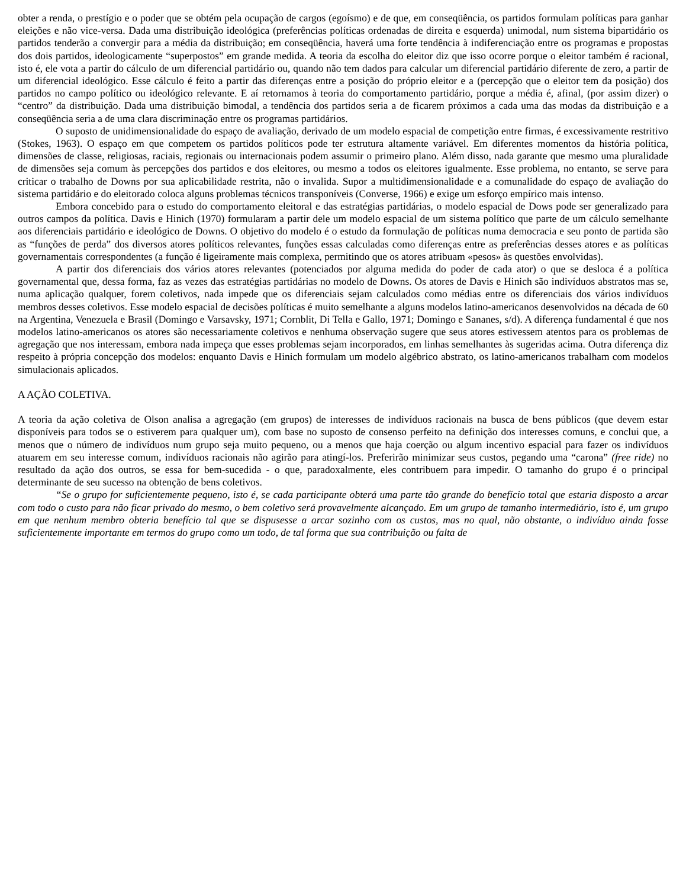obter a renda, o prestígio e o poder que se obtém pela ocupação de cargos (egoísmo) e de que, em conseqüência, os partidos formulam políticas para ganhar eleições e não vice-versa. Dada uma distribuição ideológica (preferências políticas ordenadas de direita e esquerda) unimodal, num sistema bipartidário os partidos tenderão a convergir para a média da distribuição; em conseqüência, haverá uma forte tendência à indiferenciação entre os programas e propostas dos dois partidos, ideologicamente “superpostos” em grande medida. A teoria da escolha do eleitor diz que isso ocorre porque o eleitor também é racional, isto é, ele vota a partir do cálculo de um diferencial partidário ou, quando não tem dados para calcular um diferencial partidário diferente de zero, a partir de um diferencial ideológico. Esse cálculo é feito a partir das diferenças entre a posição do próprio eleitor e a (percepção que o eleitor tem da posição) dos partidos no campo político ou ideológico relevante. E aí retornamos à teoria do comportamento partidário, porque a média é, afinal, (por assim dizer) o “centro” da distribuição. Dada uma distribuição bimodal, a tendência dos partidos seria a de ficarem próximos a cada uma das modas da distribuição e a conseqüência seria a de uma clara discriminação entre os programas partidários.
O suposto de unidimensionalidade do espaço de avaliação, derivado de um modelo espacial de competição entre firmas, é excessivamente restritivo (Stokes, 1963). O espaço em que competem os partidos políticos pode ter estrutura altamente variável. Em diferentes momentos da história política, dimensões de classe, religiosas, raciais, regionais ou internacionais podem assumir o primeiro plano. Além disso, nada garante que mesmo uma pluralidade de dimensões seja comum às percepções dos partidos e dos eleitores, ou mesmo a todos os eleitores igualmente. Esse problema, no entanto, se serve para criticar o trabalho de Downs por sua aplicabilidade restrita, não o invalida. Supor a multidimensionalidade e a comunalidade do espaço de avaliação do sistema partidário e do eleitorado coloca alguns problemas técnicos transponíveis (Converse, 1966) e exige um esforço empírico mais intenso.
Embora concebido para o estudo do comportamento eleitoral e das estratégias partidárias, o modelo espacial de Dows pode ser generalizado para outros campos da política. Davis e Hinich (1970) formularam a partir dele um modelo espacial de um sistema político que parte de um cálculo semelhante aos diferenciais partidário e ideológico de Downs. O objetivo do modelo é o estudo da formulação de políticas numa democracia e seu ponto de partida são as “funções de perda” dos diversos atores políticos relevantes, funções essas calculadas como diferenças entre as preferências desses atores e as políticas governamentais correspondentes (a função é ligeiramente mais complexa, permitindo que os atores atribuam «pesos» às questões envolvidas).
A partir dos diferenciais dos vários atores relevantes (potenciados por alguma medida do poder de cada ator) o que se desloca é a política governamental que, dessa forma, faz as vezes das estratégias partidárias no modelo de Downs. Os atores de Davis e Hinich são indivíduos abstratos mas se, numa aplicação qualquer, forem coletivos, nada impede que os diferenciais sejam calculados como médias entre os diferenciais dos vários indivíduos membros desses coletivos. Esse modelo espacial de decisões políticas é muito semelhante a alguns modelos latino-americanos desenvolvidos na década de 60 na Argentina, Venezuela e Brasil (Domingo e Varsavsky, 1971; Cornblit, Di Tella e Gallo, 1971; Domingo e Sananes, s/d). A diferença fundamental é que nos modelos latino-americanos os atores são necessariamente coletivos e nenhuma observação sugere que seus atores estivessem atentos para os problemas de agregação que nos interessam, embora nada impeça que esses problemas sejam incorporados, em linhas semelhantes às sugeridas acima. Outra diferença diz respeito à própria concepção dos modelos: enquanto Davis e Hinich formulam um modelo algébrico abstrato, os latino-americanos trabalham com modelos simulacionais aplicados.
A AÇÃO COLETIVA.
A teoria da ação coletiva de Olson analisa a agregação (em grupos) de interesses de indivíduos racionais na busca de bens públicos (que devem estar disponíveis para todos se o estiverem para qualquer um), com base no suposto de consenso perfeito na definição dos interesses comuns, e conclui que, a menos que o número de indivíduos num grupo seja muito pequeno, ou a menos que haja coerção ou algum incentivo espacial para fazer os indivíduos atuarem em seu interesse comum, indivíduos racionais não agirão para atingí-los. Preferirão minimizar seus custos, pegando uma “carona” (free ride) no resultado da ação dos outros, se essa for bem-sucedida - o que, paradoxalmente, eles contribuem para impedir. O tamanho do grupo é o principal determinante de seu sucesso na obtenção de bens coletivos.
“Se o grupo for suficientemente pequeno, isto é, se cada participante obterá uma parte tão grande do benefício total que estaria disposto a arcar com todo o custo para não ficar privado do mesmo, o bem coletivo será provavelmente alcançado. Em um grupo de tamanho intermediário, isto é, um grupo em que nenhum membro obteria benefício tal que se dispusesse a arcar sozinho com os custos, mas no qual, não obstante, o indivíduo ainda fosse suficientemente importante em termos do grupo como um todo, de tal forma que sua contribuição ou falta de